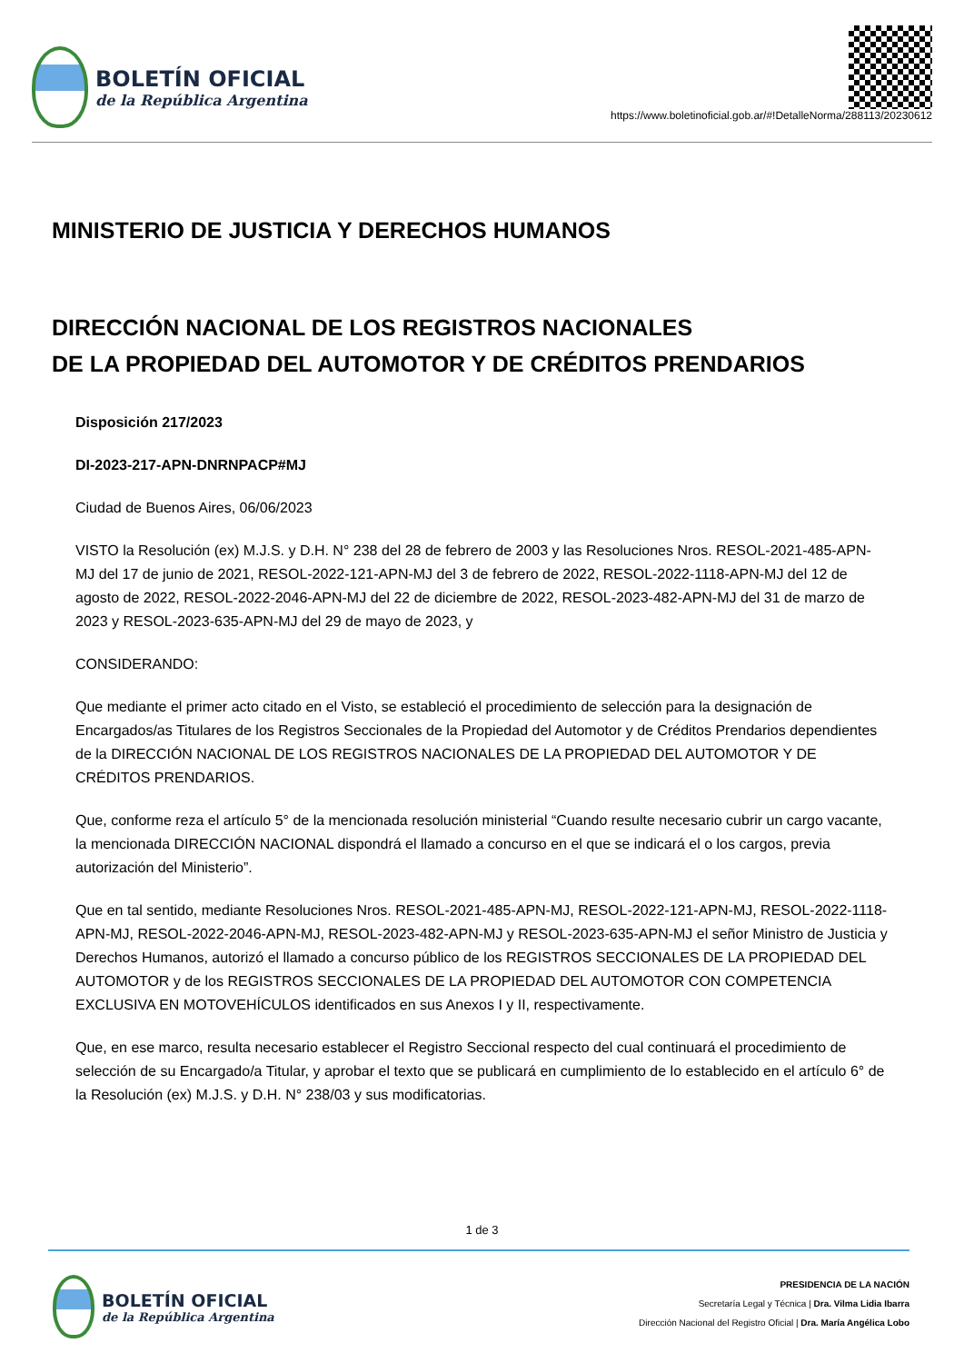BOLETÍN OFICIAL
de la República Argentina
https://www.boletinoficial.gob.ar/#!DetalleNorma/288113/20230612
MINISTERIO DE JUSTICIA Y DERECHOS HUMANOS
DIRECCIÓN NACIONAL DE LOS REGISTROS NACIONALES
DE LA PROPIEDAD DEL AUTOMOTOR Y DE CRÉDITOS PRENDARIOS
Disposición 217/2023
DI-2023-217-APN-DNRNPACP#MJ
Ciudad de Buenos Aires, 06/06/2023
VISTO la Resolución (ex) M.J.S. y D.H. N° 238 del 28 de febrero de 2003 y las Resoluciones Nros. RESOL-2021-485-APN-MJ del 17 de junio de 2021, RESOL-2022-121-APN-MJ del 3 de febrero de 2022, RESOL-2022-1118-APN-MJ del 12 de agosto de 2022, RESOL-2022-2046-APN-MJ del 22 de diciembre de 2022, RESOL-2023-482-APN-MJ del 31 de marzo de 2023 y RESOL-2023-635-APN-MJ del 29 de mayo de 2023, y
CONSIDERANDO:
Que mediante el primer acto citado en el Visto, se estableció el procedimiento de selección para la designación de Encargados/as Titulares de los Registros Seccionales de la Propiedad del Automotor y de Créditos Prendarios dependientes de la DIRECCIÓN NACIONAL DE LOS REGISTROS NACIONALES DE LA PROPIEDAD DEL AUTOMOTOR Y DE CRÉDITOS PRENDARIOS.
Que, conforme reza el artículo 5° de la mencionada resolución ministerial “Cuando resulte necesario cubrir un cargo vacante, la mencionada DIRECCIÓN NACIONAL dispondrá el llamado a concurso en el que se indicará el o los cargos, previa autorización del Ministerio”.
Que en tal sentido, mediante Resoluciones Nros. RESOL-2021-485-APN-MJ, RESOL-2022-121-APN-MJ, RESOL-2022-1118-APN-MJ, RESOL-2022-2046-APN-MJ, RESOL-2023-482-APN-MJ y RESOL-2023-635-APN-MJ el señor Ministro de Justicia y Derechos Humanos, autorizó el llamado a concurso público de los REGISTROS SECCIONALES DE LA PROPIEDAD DEL AUTOMOTOR y de los REGISTROS SECCIONALES DE LA PROPIEDAD DEL AUTOMOTOR CON COMPETENCIA EXCLUSIVA EN MOTOVEHÍCULOS identificados en sus Anexos I y II, respectivamente.
Que, en ese marco, resulta necesario establecer el Registro Seccional respecto del cual continuará el procedimiento de selección de su Encargado/a Titular, y aprobar el texto que se publicará en cumplimiento de lo establecido en el artículo 6° de la Resolución (ex) M.J.S. y D.H. N° 238/03 y sus modificatorias.
1 de 3
BOLETÍN OFICIAL
de la República Argentina
PRESIDENCIA DE LA NACIÓN
Secretaría Legal y Técnica | Dra. Vilma Lidia Ibarra
Dirección Nacional del Registro Oficial | Dra. María Angélica Lobo